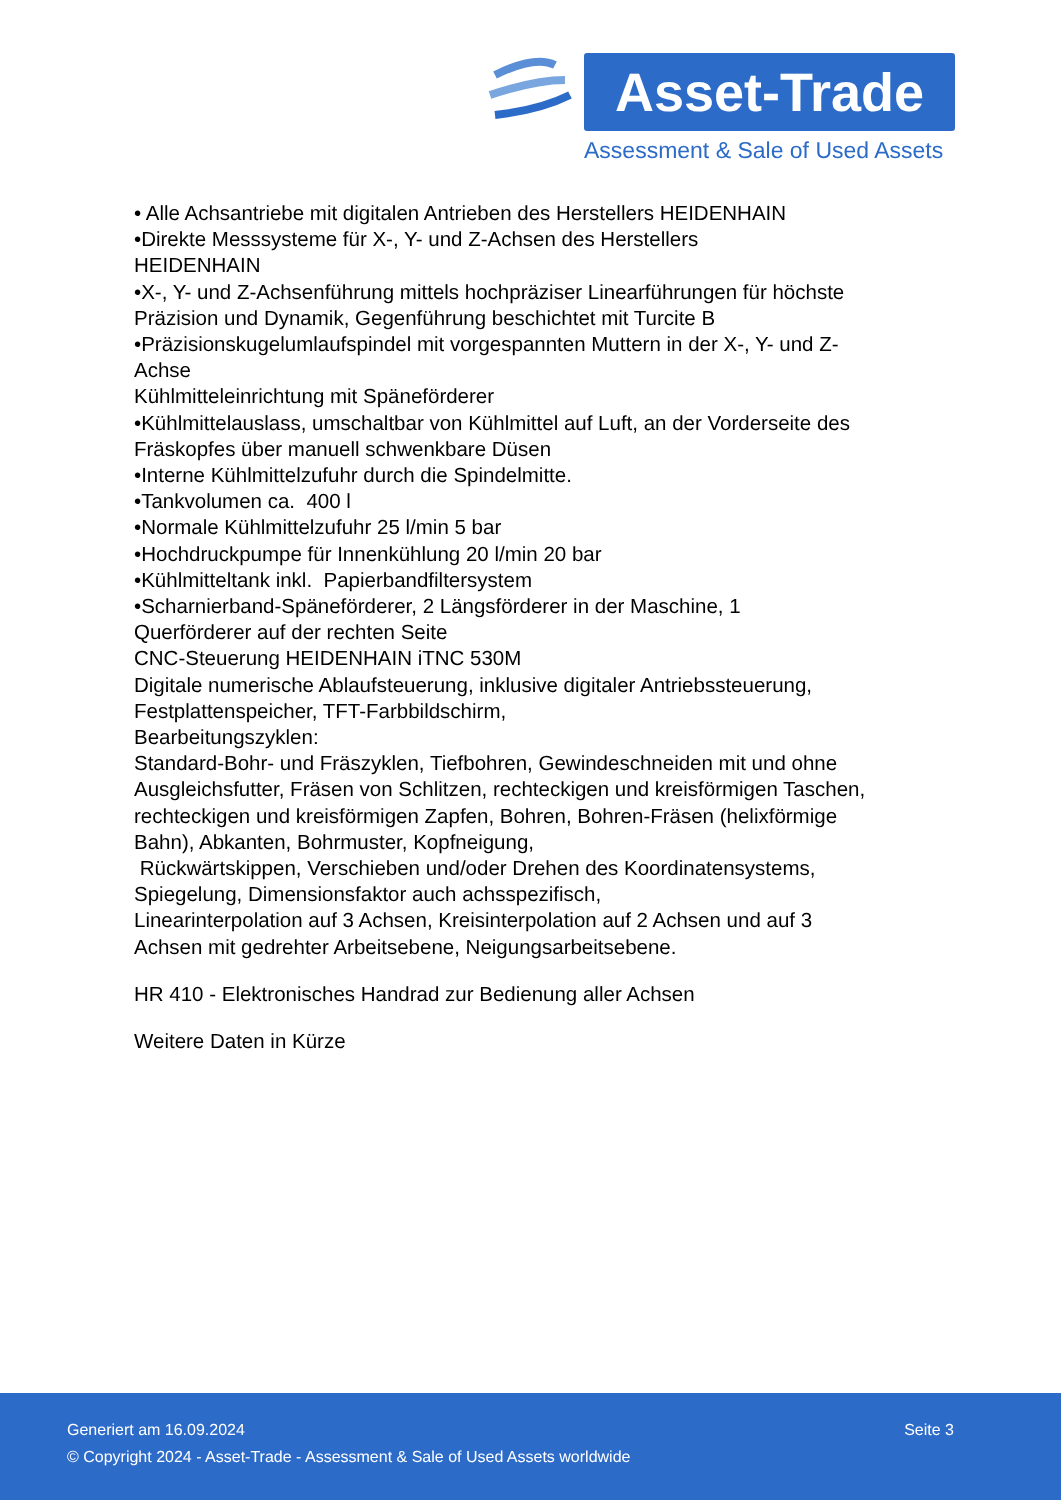Asset-Trade
Assessment & Sale of Used Assets
• Alle Achsantriebe mit digitalen Antrieben des Herstellers HEIDENHAIN
•Direkte Messsysteme für X-, Y- und Z-Achsen des Herstellers
HEIDENHAIN
•X-, Y- und Z-Achsenführung mittels hochpräziser Linearführungen für höchste Präzision und Dynamik, Gegenführung beschichtet mit Turcite B
•Präzisionskugelumlaufspindel mit vorgespannten Muttern in der X-, Y- und Z-Achse
Kühlmitteleinrichtung mit Späneförderer
•Kühlmittelauslass, umschaltbar von Kühlmittel auf Luft, an der Vorderseite des Fräskopfes über manuell schwenkbare Düsen
•Interne Kühlmittelzufuhr durch die Spindelmitte.
•Tankvolumen ca. 400 l
•Normale Kühlmittelzufuhr 25 l/min 5 bar
•Hochdruckpumpe für Innenkühlung 20 l/min 20 bar
•Kühlmitteltank inkl. Papierbandfiltersystem
•Scharnierband-Späneförderer, 2 Längsförderer in der Maschine, 1
Querförderer auf der rechten Seite
CNC-Steuerung HEIDENHAIN iTNC 530M
Digitale numerische Ablaufsteuerung, inklusive digitaler Antriebssteuerung, Festplattenspeicher, TFT-Farbbildschirm,
Bearbeitungszyklen:
Standard-Bohr- und Fräszyklen, Tiefbohren, Gewindeschneiden mit und ohne Ausgleichsfutter, Fräsen von Schlitzen, rechteckigen und kreisförmigen Taschen, rechteckigen und kreisförmigen Zapfen, Bohren, Bohren-Fräsen (helixförmige Bahn), Abkanten, Bohrmuster, Kopfneigung,
Rückwärtskippen, Verschieben und/oder Drehen des Koordinatensystems, Spiegelung, Dimensionsfaktor auch achsspezifisch,
Linearinterpolation auf 3 Achsen, Kreisinterpolation auf 2 Achsen und auf 3 Achsen mit gedrehter Arbeitsebene, Neigungsarbeitsebene.
HR 410 - Elektronisches Handrad zur Bedienung aller Achsen
Weitere Daten in Kürze
Generiert am 16.09.2024 Seite 3
© Copyright 2024 - Asset-Trade - Assessment & Sale of Used Assets worldwide